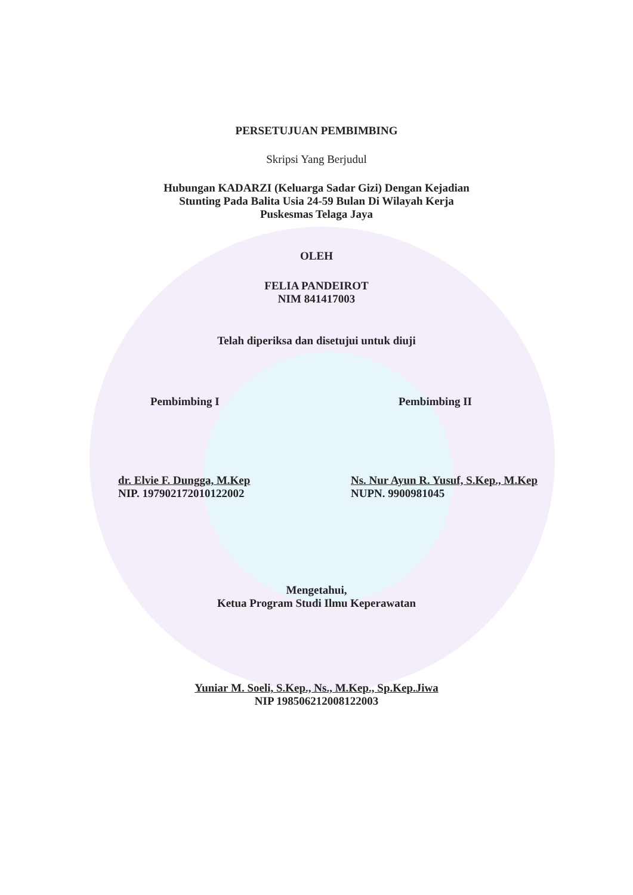PERSETUJUAN PEMBIMBING
Skripsi Yang Berjudul
Hubungan KADARZI (Keluarga Sadar Gizi) Dengan Kejadian
Stunting Pada Balita Usia 24-59 Bulan Di Wilayah Kerja
Puskesmas Telaga Jaya
OLEH
FELIA PANDEIROT
NIM 841417003
Telah diperiksa dan disetujui untuk diuji
Pembimbing I Pembimbing II
dr. Elvie F. Dungga, M.Kep
NIP. 197902172010122002
Ns. Nur Ayun R. Yusuf, S.Kep., M.Kep
NUPN. 9900981045
Mengetahui,
Ketua Program Studi Ilmu Keperawatan
Yuniar M. Soeli, S.Kep., Ns., M.Kep., Sp.Kep.Jiwa
NIP 198506212008122003